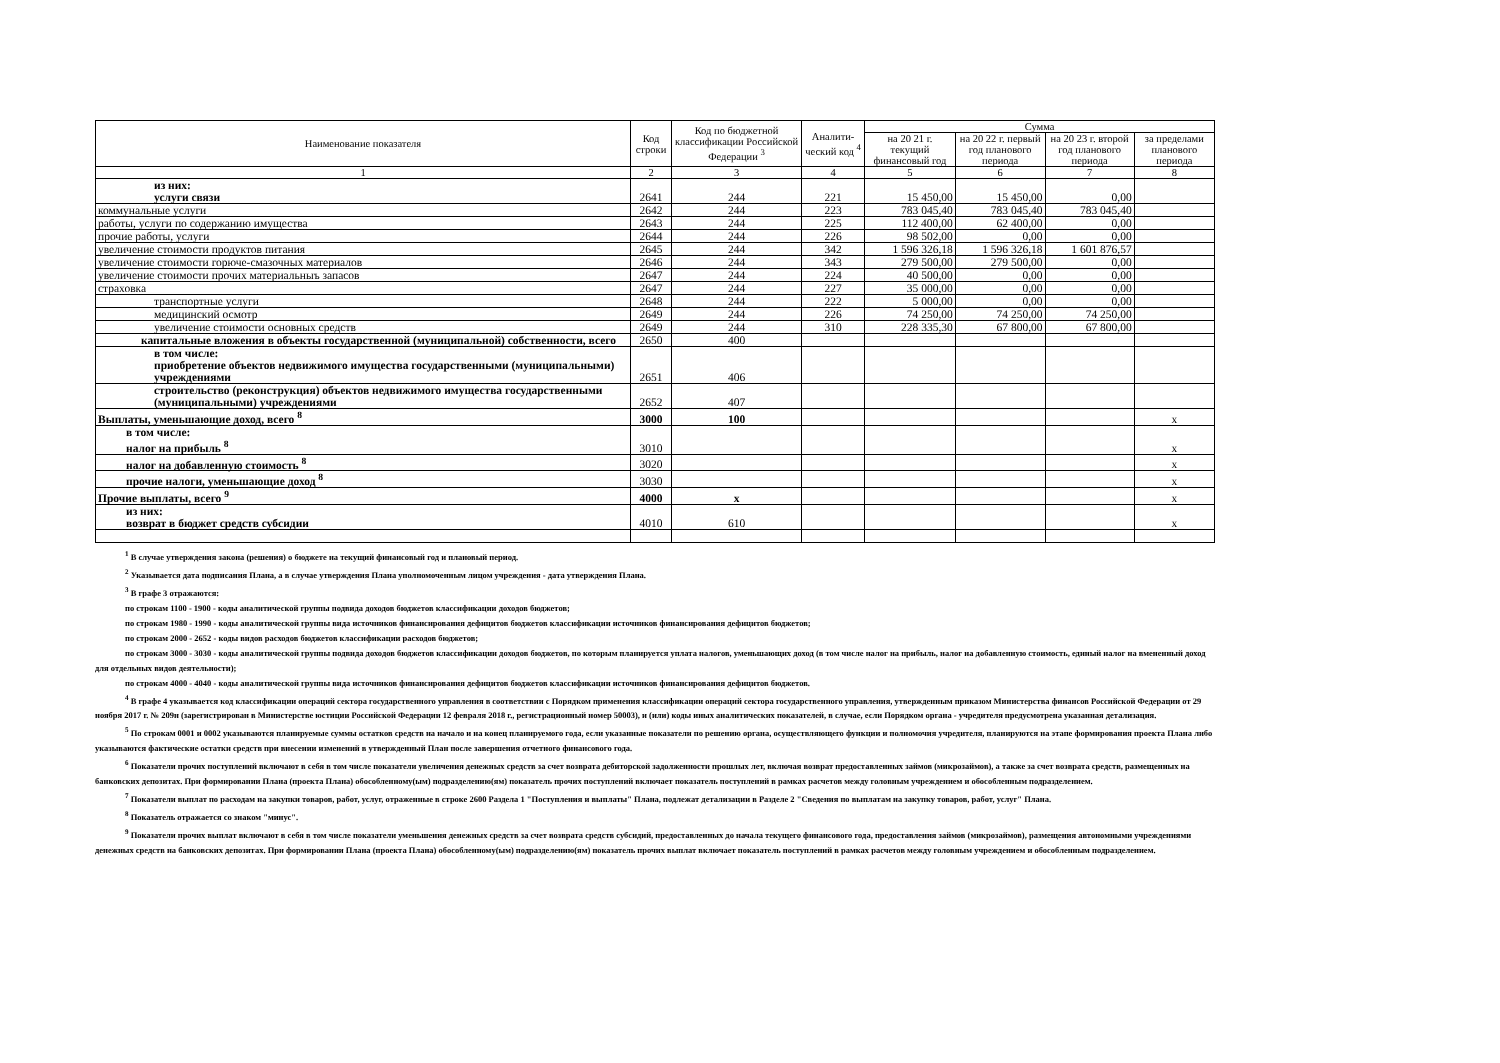| Наименование показателя | Код строки | Код по бюджетной классификации Российской Федерации <sup>3</sup> | Аналити-ческий код <sup>4</sup> | Сумма | | | |
| --- | --- | --- | --- | --- | --- | --- | --- |
| | | | | на 20 21 г. текущий финансовый год | на 20 22 г. первый год планового периода | на 20 23 г. второй год планового периода | за пределами планового периода |
| 1 | 2 | 3 | 4 | 5 | 6 | 7 | 8 |
| из них: услуги связи | 2641 | 244 | 221 | 15 450,00 | 15 450,00 | 0,00 | |
| коммунальные услуги | 2642 | 244 | 223 | 783 045,40 | 783 045,40 | 783 045,40 | |
| работы, услуги по содержанию имущества | 2643 | 244 | 225 | 112 400,00 | 62 400,00 | 0,00 | |
| прочие работы, услуги | 2644 | 244 | 226 | 98 502,00 | 0,00 | 0,00 | |
| увеличение стоимости продуктов питания | 2645 | 244 | 342 | 1 596 326,18 | 1 596 326,18 | 1 601 876,57 | |
| увеличение стоимости горюче-смазочных материалов | 2646 | 244 | 343 | 279 500,00 | 279 500,00 | 0,00 | |
| увеличение стоимости прочих материальныъ запасов | 2647 | 244 | 224 | 40 500,00 | 0,00 | 0,00 | |
| страховка | 2647 | 244 | 227 | 35 000,00 | 0,00 | 0,00 | |
| транспортные услуги | 2648 | 244 | 222 | 5 000,00 | 0,00 | 0,00 | |
| медицинский осмотр | 2649 | 244 | 226 | 74 250,00 | 74 250,00 | 74 250,00 | |
| увеличение стоимости основных средств | 2649 | 244 | 310 | 228 335,30 | 67 800,00 | 67 800,00 | |
| капитальные вложения в объекты государственной (муниципальной) собственности, всего | 2650 | 400 | | | | | |
| в том числе: приобретение объектов недвижимого имущества государственными (муниципальными) учреждениями | 2651 | 406 | | | | | |
| строительство (реконструкция) объектов недвижимого имущества государственными (муниципальными) учреждениями | 2652 | 407 | | | | | |
| Выплаты, уменьшающие доход, всего <sup>8</sup> | 3000 | 100 | | | | | x |
| в том числе: налог на прибыль <sup>8</sup> | 3010 | | | | | | x |
| налог на добавленную стоимость <sup>8</sup> | 3020 | | | | | | x |
| прочие налоги, уменьшающие доход <sup>8</sup> | 3030 | | | | | | x |
| Прочие выплаты, всего <sup>9</sup> | 4000 | x | | | | | x |
| из них: возврат в бюджет средств субсидии | 4010 | 610 | | | | | x |
<sup>1</sup> В случае утверждения закона (решения) о бюджете на текущий финансовый год и плановый период.
<sup>2</sup> Указывается дата подписания Плана, а в случае утверждения Плана уполномоченным лицом учреждения - дата утверждения Плана.
<sup>3</sup> В графе 3 отражаются:
по строкам 1100 - 1900 - коды аналитической группы подвида доходов бюджетов классификации доходов бюджетов;
по строкам 1980 - 1990 - коды аналитической группы вида источников финансирования дефицитов бюджетов классификации источников финансирования дефицитов бюджетов;
по строкам 2000 - 2652 - коды видов расходов бюджетов классификации расходов бюджетов;
по строкам 3000 - 3030 - коды аналитической группы подвида доходов бюджетов классификации доходов бюджетов, по которым планируется уплата налогов, уменьшающих доход (в том числе налог на прибыль, налог на добавленную стоимость, единый налог на вмененный доход для отдельных видов деятельности);
по строкам 4000 - 4040 - коды аналитической группы вида источников финансирования дефицитов бюджетов классификации источников финансирования дефицитов бюджетов.
<sup>4</sup> В графе 4 указывается код классификации операций сектора государственного управления в соответствии с Порядком применения классификации операций сектора государственного управления, утвержденным приказом Министерства финансов Российской Федерации от 29 ноября 2017 г. № 209н (зарегистрирован в Министерстве юстиции Российской Федерации 12 февраля 2018 г., регистрационный номер 50003), и (или) коды иных аналитических показателей, в случае, если Порядком органа - учредителя предусмотрена указанная детализация.
<sup>5</sup> По строкам 0001 и 0002 указываются планируемые суммы остатков средств на начало и на конец планируемого года, если указанные показатели по решению органа, осуществляющего функции и полномочия учредителя, планируются на этапе формирования проекта Плана либо указываются фактические остатки средств при внесении изменений в утвержденный План после завершения отчетного финансового года.
<sup>6</sup> Показатели прочих поступлений включают в себя в том числе показатели увеличения денежных средств за счет возврата дебиторской задолженности прошлых лет, включая возврат предоставленных займов (микрозаймов), а также за счет возврата средств, размещенных на банковских депозитах. При формировании Плана (проекта Плана) обособленному(ым) подразделению(ям) показатель прочих поступлений включает показатель поступлений в рамках расчетов между головным учреждением и обособленным подразделением.
<sup>7</sup> Показатели выплат по расходам на закупки товаров, работ, услуг, отраженные в строке 2600 Раздела 1 "Поступления и выплаты" Плана, подлежат детализации в Разделе 2 "Сведения по выплатам на закупку товаров, работ, услуг" Плана.
<sup>8</sup> Показатель отражается со знаком "минус".
<sup>9</sup> Показатели прочих выплат включают в себя в том числе показатели уменьшения денежных средств за счет возврата средств субсидий, предоставленных до начала текущего финансового года, предоставления займов (микрозаймов), размещения автономными учреждениями денежных средств на банковских депозитах. При формировании Плана (проекта Плана) обособленному(ым) подразделению(ям) показатель прочих выплат включает показатель поступлений в рамках расчетов между головным учреждением и обособленным подразделением.